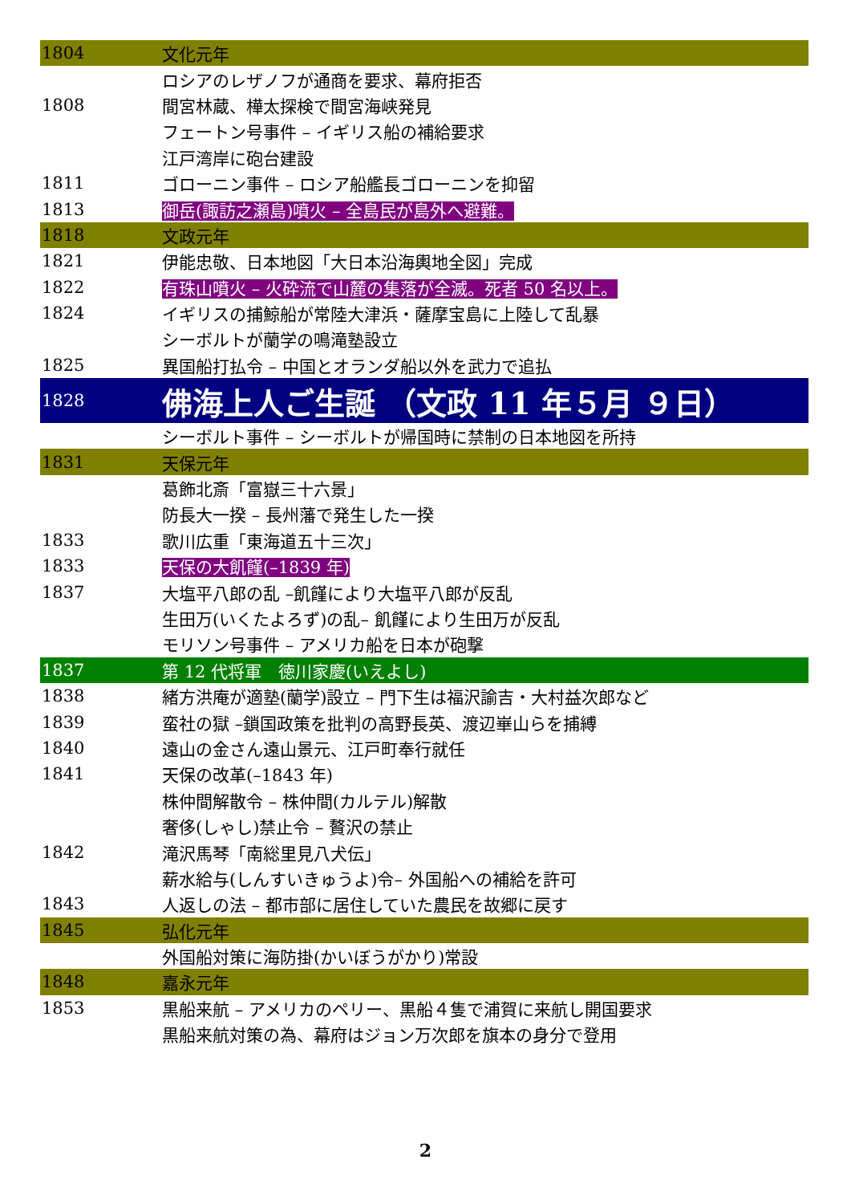| 1804 | 文化元年 |
| | ロシアのレザノフが通商を要求、幕府拒否 |
| 1808 | 間宮林蔵、樺太探検で間宮海峡発見 |
| | フェートン号事件 – イギリス船の補給要求 |
| | 江戸湾岸に砲台建設 |
| 1811 | ゴローニン事件 – ロシア船艦長ゴローニンを抑留 |
| 1813 | 御岳(諏訪之瀬島)噴火 – 全島民が島外へ避難。 |
| 1818 | 文政元年 |
| 1821 | 伊能忠敬、日本地図「大日本沿海輿地全図」完成 |
| 1822 | 有珠山噴火 – 火砕流で山麓の集落が全滅。死者 50 名以上。 |
| 1824 | イギリスの捕鯨船が常陸大津浜・薩摩宝島に上陸して乱暴 |
| | シーボルトが蘭学の鳴滝塾設立 |
| 1825 | 異国船打払令 – 中国とオランダ船以外を武力で追払 |
| 1828 | 佛海上人ご生誕 （文政 11 年５月 ９日） |
| | シーボルト事件 – シーボルトが帰国時に禁制の日本地図を所持 |
| 1831 | 天保元年 |
| | 葛飾北斎「富嶽三十六景」 |
| | 防長大一揆 – 長州藩で発生した一揆 |
| 1833 | 歌川広重「東海道五十三次」 |
| 1833 | 天保の大飢饉(–1839 年) |
| 1837 | 大塩平八郎の乱 –飢饉により大塩平八郎が反乱 |
| | 生田万(いくたよろず)の乱– 飢饉により生田万が反乱 |
| | モリソン号事件 – アメリカ船を日本が砲撃 |
| 1837 | 第 12 代将軍 徳川家慶(いえよし) |
| 1838 | 緒方洪庵が適塾(蘭学)設立 – 門下生は福沢諭吉・大村益次郎など |
| 1839 | 蛮社の獄 –鎖国政策を批判の高野長英、渡辺崋山らを捕縛 |
| 1840 | 遠山の金さん遠山景元、江戸町奉行就任 |
| 1841 | 天保の改革(–1843 年) |
| | 株仲間解散令 – 株仲間(カルテル)解散 |
| | 奢侈(しゃし)禁止令 – 贅沢の禁止 |
| 1842 | 滝沢馬琴「南総里見八犬伝」 |
| | 薪水給与(しんすいきゅうよ)令– 外国船への補給を許可 |
| 1843 | 人返しの法 – 都市部に居住していた農民を故郷に戻す |
| 1845 | 弘化元年 |
| | 外国船対策に海防掛(かいぼうがかり)常設 |
| 1848 | 嘉永元年 |
| 1853 | 黒船来航 – アメリカのペリー、黒船４隻で浦賀に来航し開国要求 |
| | 黒船来航対策の為、幕府はジョン万次郎を旗本の身分で登用 |
2